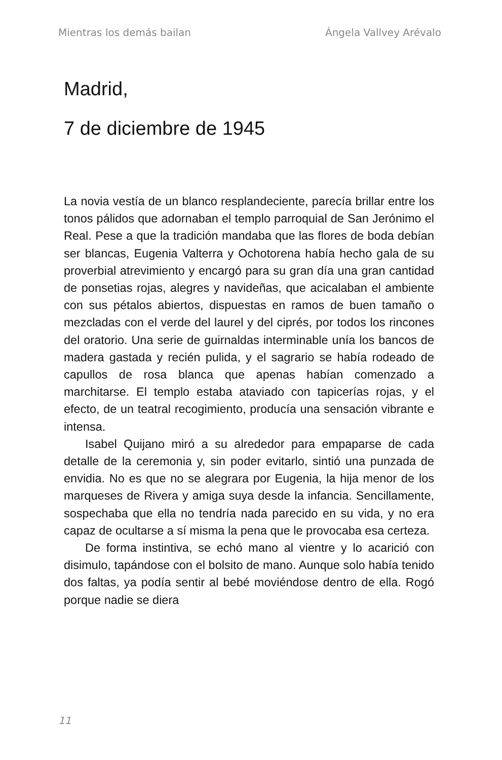Mientras los demás bailan Ángela Vallvey Arévalo
Madrid,
7 de diciembre de 1945
La novia vestía de un blanco resplandeciente, parecía brillar entre los tonos pálidos que adornaban el templo parroquial de San Jerónimo el Real. Pese a que la tradición mandaba que las flores de boda debían ser blancas, Eugenia Valterra y Ochotorena había hecho gala de su proverbial atrevimiento y encargó para su gran día una gran cantidad de ponsetias rojas, alegres y navideñas, que acicalaban el ambiente con sus pétalos abiertos, dispuestas en ramos de buen tamaño o mezcladas con el verde del laurel y del ciprés, por todos los rincones del oratorio. Una serie de guirnaldas interminable unía los bancos de madera gastada y recién pulida, y el sagrario se había rodeado de capullos de rosa blanca que apenas habían comenzado a marchitarse. El templo estaba ataviado con tapicerías rojas, y el efecto, de un teatral recogimiento, producía una sensación vibrante e intensa.
Isabel Quijano miró a su alrededor para empaparse de cada detalle de la ceremonia y, sin poder evitarlo, sintió una punzada de envidia. No es que no se alegrara por Eugenia, la hija menor de los marqueses de Rivera y amiga suya desde la infancia. Sencillamente, sospechaba que ella no tendría nada parecido en su vida, y no era capaz de ocultarse a sí misma la pena que le provocaba esa certeza.
De forma instintiva, se echó mano al vientre y lo acarició con disimulo, tapándose con el bolsito de mano. Aunque solo había tenido dos faltas, ya podía sentir al bebé moviéndose dentro de ella. Rogó porque nadie se diera
11